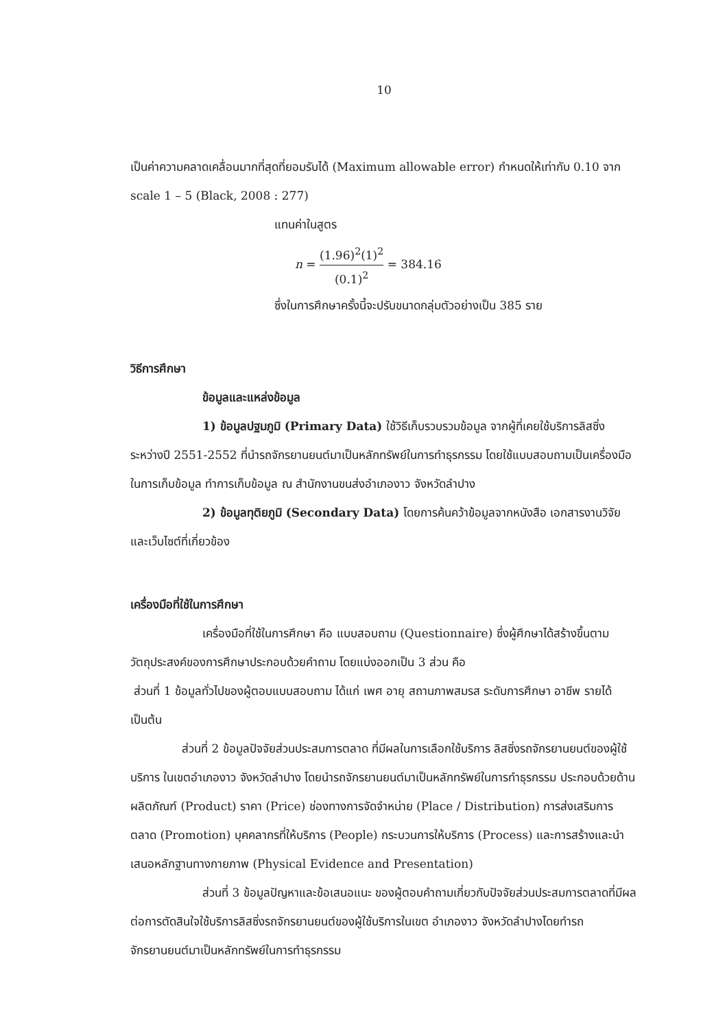10
เป็นค่าความคลาดเคลื่อนมากที่สุดที่ยอมรับได้ (Maximum allowable error) กำหนดให้เท่ากับ 0.10 จาก scale 1 – 5 (Black, 2008 : 277)
แทนค่าในสูตร
n = (1.96)<sup>2</sup>(1)<sup>2</sup> (0.1)<sup>2</sup> = 384.16
ซึ่งในการศึกษาครั้งนี้จะปรับขนาดกลุ่มตัวอย่างเป็น 385 ราย
วิธีการศึกษา
ข้อมูลและแหล่งข้อมูล
1) ข้อมูลปฐมภูมิ (Primary Data) ใช้วิธีเก็บรวบรวมข้อมูล จากผู้ที่เคยใช้บริการลิสซิ่งระหว่างปี 2551-2552 ที่นำรถจักรยานยนต์มาเป็นหลักทรัพย์ในการทำธุรกรรม โดยใช้แบบสอบถามเป็นเครื่องมือในการเก็บข้อมูล ทำการเก็บข้อมูล ณ สำนักงานขนส่งอำเภองาว จังหวัดลำปาง
2) ข้อมูลทุติยภูมิ (Secondary Data) โดยการค้นคว้าข้อมูลจากหนังสือ เอกสารงานวิจัย และเว็บไซต์ที่เกี่ยวข้อง
เครื่องมือที่ใช้ในการศึกษา
เครื่องมือที่ใช้ในการศึกษา คือ แบบสอบถาม (Questionnaire) ซึ่งผู้ศึกษาได้สร้างขึ้นตามวัตถุประสงค์ของการศึกษาประกอบด้วยคำถาม โดยแบ่งออกเป็น 3 ส่วน คือ
ส่วนที่ 1 ข้อมูลทั่วไปของผู้ตอบแบบสอบถาม ได้แก่ เพศ อายุ สถานภาพสมรส ระดับการศึกษา อาชีพ รายได้ เป็นต้น
ส่วนที่ 2 ข้อมูลปัจจัยส่วนประสมการตลาด ที่มีผลในการเลือกใช้บริการ ลิสซิ่งรถจักรยานยนต์ของผู้ใช้บริการ ในเขตอำเภองาว จังหวัดลำปาง โดยนำรถจักรยานยนต์มาเป็นหลักทรัพย์ในการทำธุรกรรม ประกอบด้วยด้าน ผลิตภัณฑ์ (Product) ราคา (Price) ช่องทางการจัดจำหน่าย (Place / Distribution) การส่งเสริมการตลาด (Promotion) บุคคลากรที่ให้บริการ (People) กระบวนการให้บริการ (Process) และการสร้างและนำเสนอหลักฐานทางกายภาพ (Physical Evidence and Presentation)
ส่วนที่ 3 ข้อมูลปัญหาและข้อเสนอแนะ ของผู้ตอบคำถามเกี่ยวกับปัจจัยส่วนประสมการตลาดที่มีผลต่อการตัดสินใจใช้บริการลิสซิ่งรถจักรยานยนต์ของผู้ใช้บริการในเขต อำเภองาว จังหวัดลำปางโดยทำรถจักรยานยนต์มาเป็นหลักทรัพย์ในการทำธุรกรรม